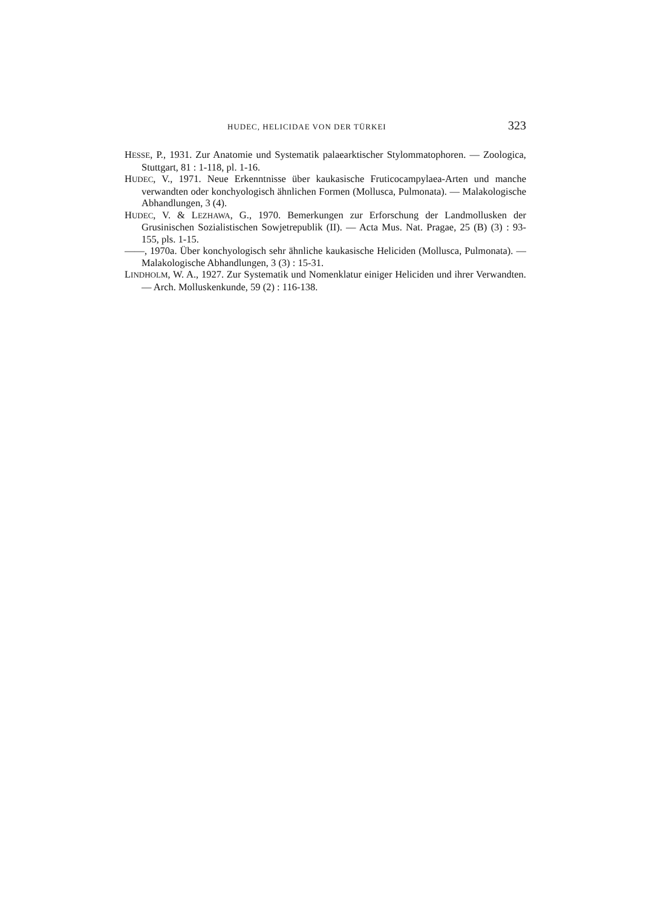HUDEC, HELICIDAE VON DER TÜRKEI 323
HESSE, P., 1931. Zur Anatomie und Systematik palaearktischer Stylommatophoren. — Zoologica, Stuttgart, 81 : 1-118, pl. 1-16.
HUDEC, V., 1971. Neue Erkenntnisse über kaukasische Fruticocampylaea-Arten und manche verwandten oder konchyologisch ähnlichen Formen (Mollusca, Pulmonata). — Malakologische Abhandlungen, 3 (4).
HUDEC, V. & LEZHAWA, G., 1970. Bemerkungen zur Erforschung der Landmollusken der Grusinischen Sozialistischen Sowjetrepublik (II). — Acta Mus. Nat. Pragae, 25 (B) (3) : 93-155, pls. 1-15.
——, 1970a. Über konchyologisch sehr ähnliche kaukasische Heliciden (Mollusca, Pulmonata). — Malakologische Abhandlungen, 3 (3) : 15-31.
LINDHOLM, W. A., 1927. Zur Systematik und Nomenklatur einiger Heliciden und ihrer Verwandten. — Arch. Molluskenkunde, 59 (2) : 116-138.